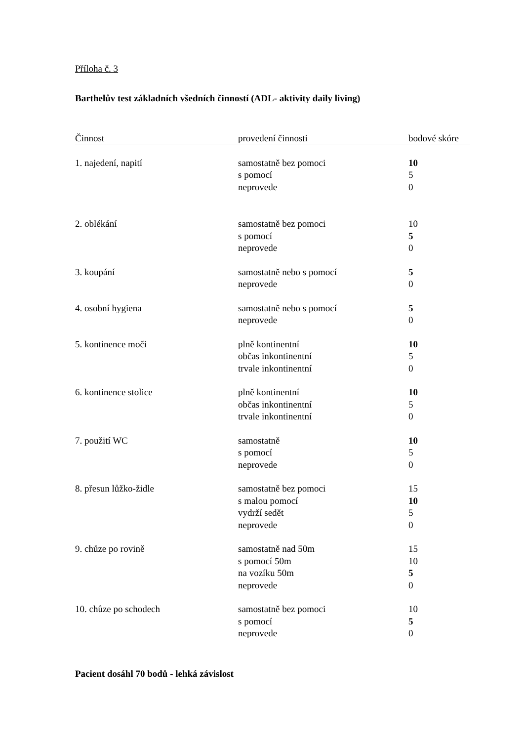Příloha č. 3
Barthelův test základních všedních činností (ADL- aktivity daily living)
| Činnost | provedení činnosti | bodové skóre |
| --- | --- | --- |
| 1. najedení, napití | samostatně bez pomoci | 10 |
| | s pomocí | 5 |
| | neprovede | 0 |
| 2. oblékání | samostatně bez pomoci | 10 |
| | s pomocí | 5 |
| | neprovede | 0 |
| 3. koupání | samostatně nebo s pomocí | 5 |
| | neprovede | 0 |
| 4. osobní hygiena | samostatně nebo s pomocí | 5 |
| | neprovede | 0 |
| 5. kontinence moči | plně kontinentní | 10 |
| | občas inkontinentní | 5 |
| | trvale inkontinentní | 0 |
| 6. kontinence stolice | plně kontinentní | 10 |
| | občas inkontinentní | 5 |
| | trvale inkontinentní | 0 |
| 7. použití WC | samostatně | 10 |
| | s pomocí | 5 |
| | neprovede | 0 |
| 8. přesun lůžko-židle | samostatně bez pomoci | 15 |
| | s malou pomocí | 10 |
| | vydrží sedět | 5 |
| | neprovede | 0 |
| 9. chůze po rovině | samostatně nad 50m | 15 |
| | s pomocí 50m | 10 |
| | na vozíku 50m | 5 |
| | neprovede | 0 |
| 10. chůze po schodech | samostatně bez pomoci | 10 |
| | s pomocí | 5 |
| | neprovede | 0 |
Pacient dosáhl 70 bodů - lehká závislost